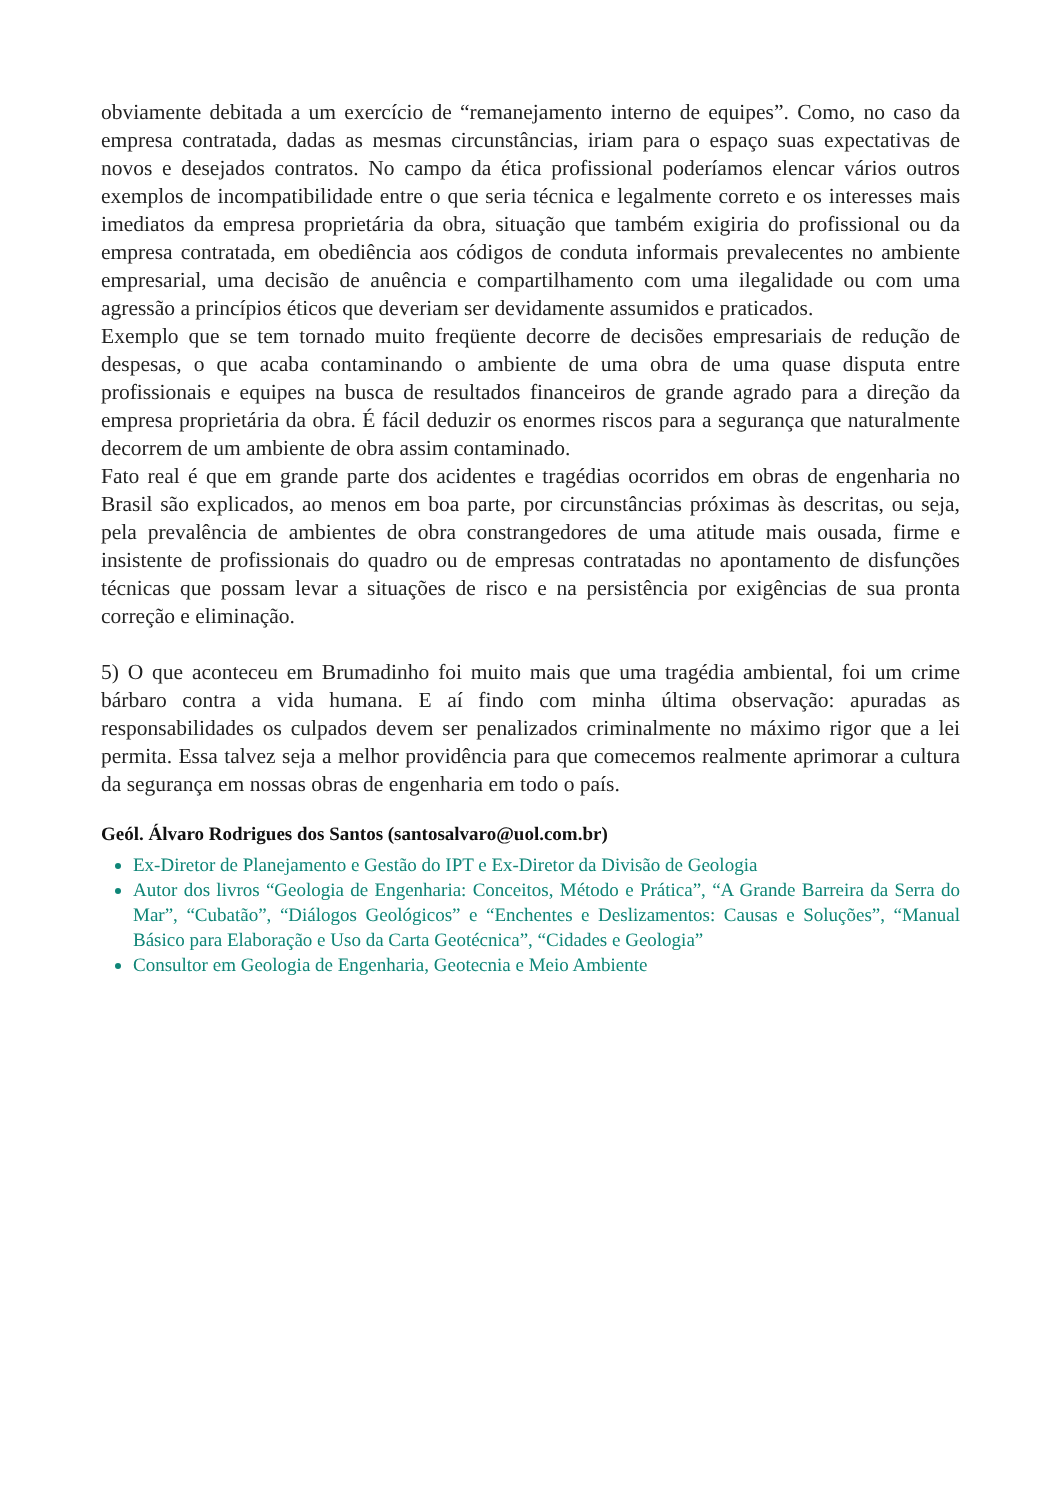obviamente debitada a um exercício de “remanejamento interno de equipes”. Como, no caso da empresa contratada, dadas as mesmas circunstâncias, iriam para o espaço suas expectativas de novos e desejados contratos. No campo da ética profissional poderíamos elencar vários outros exemplos de incompatibilidade entre o que seria técnica e legalmente correto e os interesses mais imediatos da empresa proprietária da obra, situação que também exigiria do profissional ou da empresa contratada, em obediência aos códigos de conduta informais prevalecentes no ambiente empresarial, uma decisão de anuência e compartilhamento com uma ilegalidade ou com uma agressão a princípios éticos que deveriam ser devidamente assumidos e praticados.
Exemplo que se tem tornado muito freqüente decorre de decisões empresariais de redução de despesas, o que acaba contaminando o ambiente de uma obra de uma quase disputa entre profissionais e equipes na busca de resultados financeiros de grande agrado para a direção da empresa proprietária da obra. É fácil deduzir os enormes riscos para a segurança que naturalmente decorrem de um ambiente de obra assim contaminado.
Fato real é que em grande parte dos acidentes e tragédias ocorridos em obras de engenharia no Brasil são explicados, ao menos em boa parte, por circunstâncias próximas às descritas, ou seja, pela prevalência de ambientes de obra constrangedores de uma atitude mais ousada, firme e insistente de profissionais do quadro ou de empresas contratadas no apontamento de disfunções técnicas que possam levar a situações de risco e na persistência por exigências de sua pronta correção e eliminação.
5) O que aconteceu em Brumadinho foi muito mais que uma tragédia ambiental, foi um crime bárbaro contra a vida humana. E aí findo com minha última observação: apuradas as responsabilidades os culpados devem ser penalizados criminalmente no máximo rigor que a lei permita. Essa talvez seja a melhor providência para que comecemos realmente aprimorar a cultura da segurança em nossas obras de engenharia em todo o país.
Geól. Álvaro Rodrigues dos Santos (santosalvaro@uol.com.br)
Ex-Diretor de Planejamento e Gestão do IPT e Ex-Diretor da Divisão de Geologia
Autor dos livros “Geologia de Engenharia: Conceitos, Método e Prática”, “A Grande Barreira da Serra do Mar”, “Cubatão”, “Diálogos Geológicos” e “Enchentes e Deslizamentos: Causas e Soluções”, “Manual Básico para Elaboração e Uso da Carta Geotécnica”, “Cidades e Geologia”
Consultor em Geologia de Engenharia, Geotecnia e Meio Ambiente